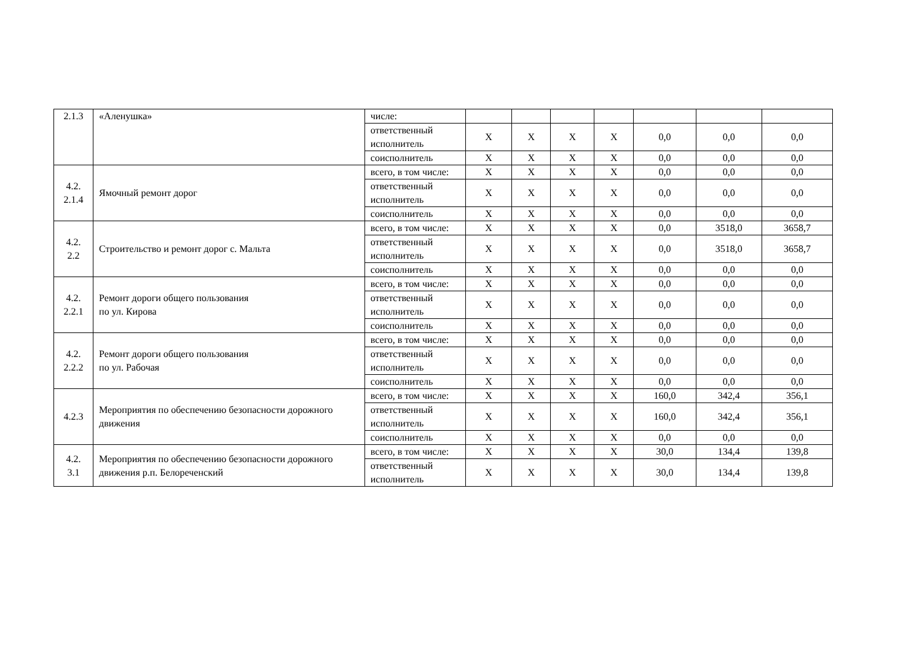| 2.1.3 | «Аленушка» | числе: | | | | | | | |
| | | ответственный исполнитель | Х | Х | Х | Х | 0,0 | 0,0 | 0,0 |
| | | соисполнитель | Х | Х | Х | Х | 0,0 | 0,0 | 0,0 |
| 4.2. 2.1.4 | Ямочный ремонт дорог | всего, в том числе: | Х | Х | Х | Х | 0,0 | 0,0 | 0,0 |
| | | ответственный исполнитель | Х | Х | Х | Х | 0,0 | 0,0 | 0,0 |
| | | соисполнитель | Х | Х | Х | Х | 0,0 | 0,0 | 0,0 |
| 4.2. 2.2 | Строительство и ремонт дорог с. Мальта | всего, в том числе: | Х | Х | Х | Х | 0,0 | 3518,0 | 3658,7 |
| | | ответственный исполнитель | Х | Х | Х | Х | 0,0 | 3518,0 | 3658,7 |
| | | соисполнитель | Х | Х | Х | Х | 0,0 | 0,0 | 0,0 |
| 4.2. 2.2.1 | Ремонт дороги общего пользования по ул. Кирова | всего, в том числе: | Х | Х | Х | Х | 0,0 | 0,0 | 0,0 |
| | | ответственный исполнитель | Х | Х | Х | Х | 0,0 | 0,0 | 0,0 |
| | | соисполнитель | Х | Х | Х | Х | 0,0 | 0,0 | 0,0 |
| 4.2. 2.2.2 | Ремонт дороги общего пользования по ул. Рабочая | всего, в том числе: | Х | Х | Х | Х | 0,0 | 0,0 | 0,0 |
| | | ответственный исполнитель | Х | Х | Х | Х | 0,0 | 0,0 | 0,0 |
| | | соисполнитель | Х | Х | Х | Х | 0,0 | 0,0 | 0,0 |
| 4.2.3 | Мероприятия по обеспечению безопасности дорожного движения | всего, в том числе: | Х | Х | Х | Х | 160,0 | 342,4 | 356,1 |
| | | ответственный исполнитель | Х | Х | Х | Х | 160,0 | 342,4 | 356,1 |
| | | соисполнитель | Х | Х | Х | Х | 0,0 | 0,0 | 0,0 |
| 4.2. 3.1 | Мероприятия по обеспечению безопасности дорожного движения р.п. Белореченский | всего, в том числе: | Х | Х | Х | Х | 30,0 | 134,4 | 139,8 |
| | | ответственный исполнитель | Х | Х | Х | Х | 30,0 | 134,4 | 139,8 |